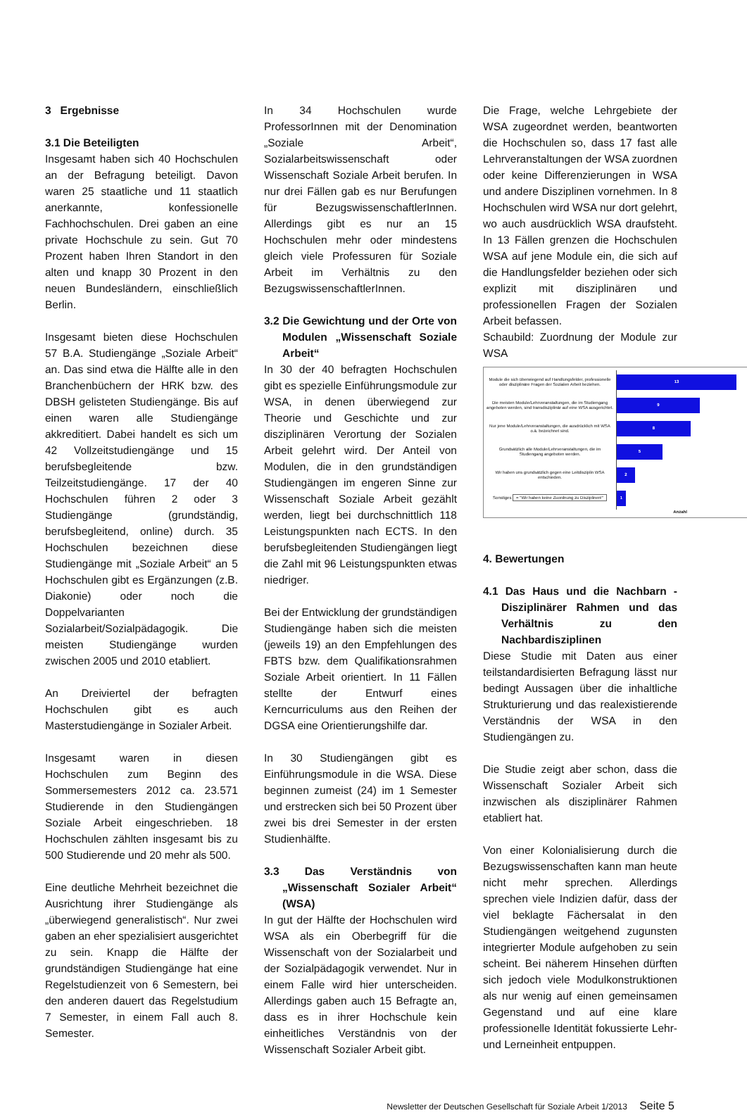3 Ergebnisse
3.1 Die Beteiligten
Insgesamt haben sich 40 Hochschulen an der Befragung beteiligt. Davon waren 25 staatliche und 11 staatlich anerkannte, konfessionelle Fachhochschulen. Drei gaben an eine private Hochschule zu sein. Gut 70 Prozent haben Ihren Standort in den alten und knapp 30 Prozent in den neuen Bundesländern, einschließlich Berlin.
Insgesamt bieten diese Hochschulen 57 B.A. Studiengänge „Soziale Arbeit“ an. Das sind etwa die Hälfte alle in den Branchenbüchern der HRK bzw. des DBSH gelisteten Studiengänge. Bis auf einen waren alle Studiengänge akkreditiert. Dabei handelt es sich um 42 Vollzeitstudiengänge und 15 berufsbegleitende bzw. Teilzeitstudiengänge. 17 der 40 Hochschulen führen 2 oder 3 Studiengänge (grundständig, berufsbegleitend, online) durch. 35 Hochschulen bezeichnen diese Studiengänge mit „Soziale Arbeit“ an 5 Hochschulen gibt es Ergänzungen (z.B. Diakonie) oder noch die Doppelvarianten Sozialarbeit/Sozialpädagogik. Die meisten Studiengänge wurden zwischen 2005 und 2010 etabliert.
An Dreiviertel der befragten Hochschulen gibt es auch Masterstudiengänge in Sozialer Arbeit.
Insgesamt waren in diesen Hochschulen zum Beginn des Sommersemesters 2012 ca. 23.571 Studierende in den Studiengängen Soziale Arbeit eingeschrieben. 18 Hochschulen zählten insgesamt bis zu 500 Studierende und 20 mehr als 500.
Eine deutliche Mehrheit bezeichnet die Ausrichtung ihrer Studiengänge als „überwiegend generalistisch“. Nur zwei gaben an eher spezialisiert ausgerichtet zu sein. Knapp die Hälfte der grundständigen Studiengänge hat eine Regelstudienzeit von 6 Semestern, bei den anderen dauert das Regelstudium 7 Semester, in einem Fall auch 8. Semester.
In 34 Hochschulen wurde ProfessorInnen mit der Denomination „Soziale Arbeit“, Sozialarbeitswissenschaft oder Wissenschaft Soziale Arbeit berufen. In nur drei Fällen gab es nur Berufungen für BezugswissenschaftlerInnen. Allerdings gibt es nur an 15 Hochschulen mehr oder mindestens gleich viele Professuren für Soziale Arbeit im Verhältnis zu den BezugswissenschaftlerInnen.
3.2 Die Gewichtung und der Orte von Modulen „Wissenschaft Soziale Arbeit“
In 30 der 40 befragten Hochschulen gibt es spezielle Einführungsmodule zur WSA, in denen überwiegend zur Theorie und Geschichte und zur disziplinären Verortung der Sozialen Arbeit gelehrt wird. Der Anteil von Modulen, die in den grundständigen Studiengängen im engeren Sinne zur Wissenschaft Soziale Arbeit gezählt werden, liegt bei durchschnittlich 118 Leistungspunkten nach ECTS. In den berufsbegleitenden Studiengängen liegt die Zahl mit 96 Leistungspunkten etwas niedriger.
Bei der Entwicklung der grundständigen Studiengänge haben sich die meisten (jeweils 19) an den Empfehlungen des FBTS bzw. dem Qualifikationsrahmen Soziale Arbeit orientiert. In 11 Fällen stellte der Entwurf eines Kerncurriculums aus den Reihen der DGSA eine Orientierungshilfe dar.
In 30 Studiengängen gibt es Einführungsmodule in die WSA. Diese beginnen zumeist (24) im 1 Semester und erstrecken sich bei 50 Prozent über zwei bis drei Semester in der ersten Studienhälfte.
3.3 Das Verständnis von „Wissenschaft Sozialer Arbeit“ (WSA)
In gut der Hälfte der Hochschulen wird WSA als ein Oberbegriff für die Wissenschaft von der Sozialarbeit und der Sozialpädagogik verwendet. Nur in einem Falle wird hier unterscheiden. Allerdings gaben auch 15 Befragte an, dass es in ihrer Hochschule kein einheitliches Verständnis von der Wissenschaft Sozialer Arbeit gibt.
Die Frage, welche Lehrgebiete der WSA zugeordnet werden, beantworten die Hochschulen so, dass 17 fast alle Lehrveranstaltungen der WSA zuordnen oder keine Differenzierungen in WSA und andere Disziplinen vornehmen. In 8 Hochschulen wird WSA nur dort gelehrt, wo auch ausdrücklich WSA draufsteht. In 13 Fällen grenzen die Hochschulen WSA auf jene Module ein, die sich auf die Handlungsfelder beziehen oder sich explizit mit disziplinären und professionellen Fragen der Sozialen Arbeit befassen.
Schaubild: Zuordnung der Module zur WSA
Module die sich überwiegend auf Handlungsfelder, professionelle oder disziplinäre Fragen der Sozialen Arbeit beziehen.
13
Die meisten Module/Lehrveranstaltungen, die im Studiengang angeboten werden, sind transdisziplinär auf eine WSA ausgerichtet.
9
Nur jene Module/Lehrveranstaltungen, die ausdrücklich mit WSA o.ä. bezeichnet sind.
8
Grundsätzlich alle Module/Lehrveranstaltungen, die im Studiengang angeboten werden.
5
Wir haben uns grundsätzlich gegen eine Leitdisziplin WSA entschieden.
2
Sonstiges = "Wir haben keine Zuordnung zu Disziplinen!"
1
Anzahl
4. Bewertungen
4.1 Das Haus und die Nachbarn - Disziplinärer Rahmen und das Verhältnis zu den Nachbardisziplinen
Diese Studie mit Daten aus einer teilstandardisierten Befragung lässt nur bedingt Aussagen über die inhaltliche Strukturierung und das realexistierende Verständnis der WSA in den Studiengängen zu.
Die Studie zeigt aber schon, dass die Wissenschaft Sozialer Arbeit sich inzwischen als disziplinärer Rahmen etabliert hat.
Von einer Kolonialisierung durch die Bezugswissenschaften kann man heute nicht mehr sprechen. Allerdings sprechen viele Indizien dafür, dass der viel beklagte Fächersalat in den Studiengängen weitgehend zugunsten integrierter Module aufgehoben zu sein scheint. Bei näherem Hinsehen dürften sich jedoch viele Modulkonstruktionen als nur wenig auf einen gemeinsamen Gegenstand und auf eine klare professionelle Identität fokussierte Lehr-und Lerneinheit entpuppen.
Newsletter der Deutschen Gesellschaft für Soziale Arbeit 1/2013 Seite 5